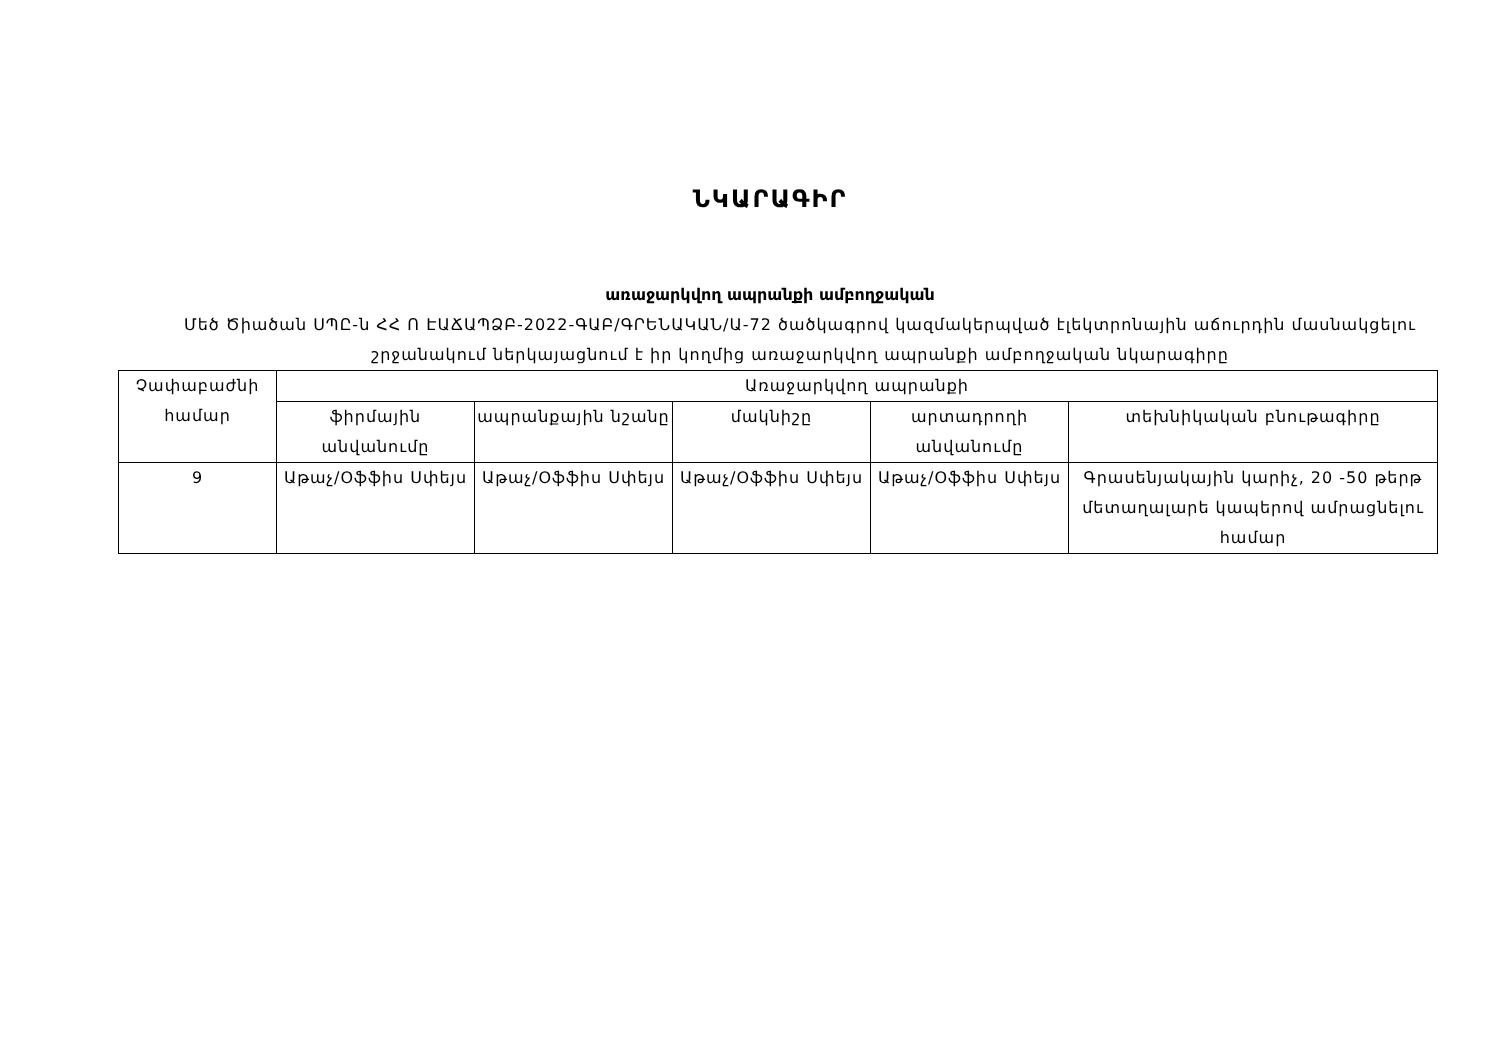ՆԿԱՐԱԳԻՐ
առաջարկվող ապրանքի ամբողջական
Մեծ Ծիածան ՍՊԸ-ն ՀՀ Ո ԷԱՃԱՊՁԲ-2022-ԳԱԲ/ԳՐԵՆԱԿԱՆ/Ա-72 ծածկագրով կազմակերպված էլեկտրոնային աճուրդին մասնակցելու շրջանակում ներկայացնում է իր կողմից առաջարկվող ապրանքի ամբողջական նկարագիրը
| Չափաբաժնի համար | Առաջարկվող ապրանքի | | | | |
| --- | --- | --- | --- | --- | --- |
| | ֆիրմային անվանումը | ապրանքային նշանը | մակնիշը | արտադրողի անվանումը | տեխնիկական բնութագիրը |
| 9 | Աթաչ/Օֆֆիս Սփեյս | Աթաչ/Օֆֆիս Սփեյս | Աթաչ/Օֆֆիս Սփեյս | Աթաչ/Օֆֆիս Սփեյս | Գրասենյակային կարիչ, 20 -50 թերթ մետաղալարե կապերով ամրացնելու համար |